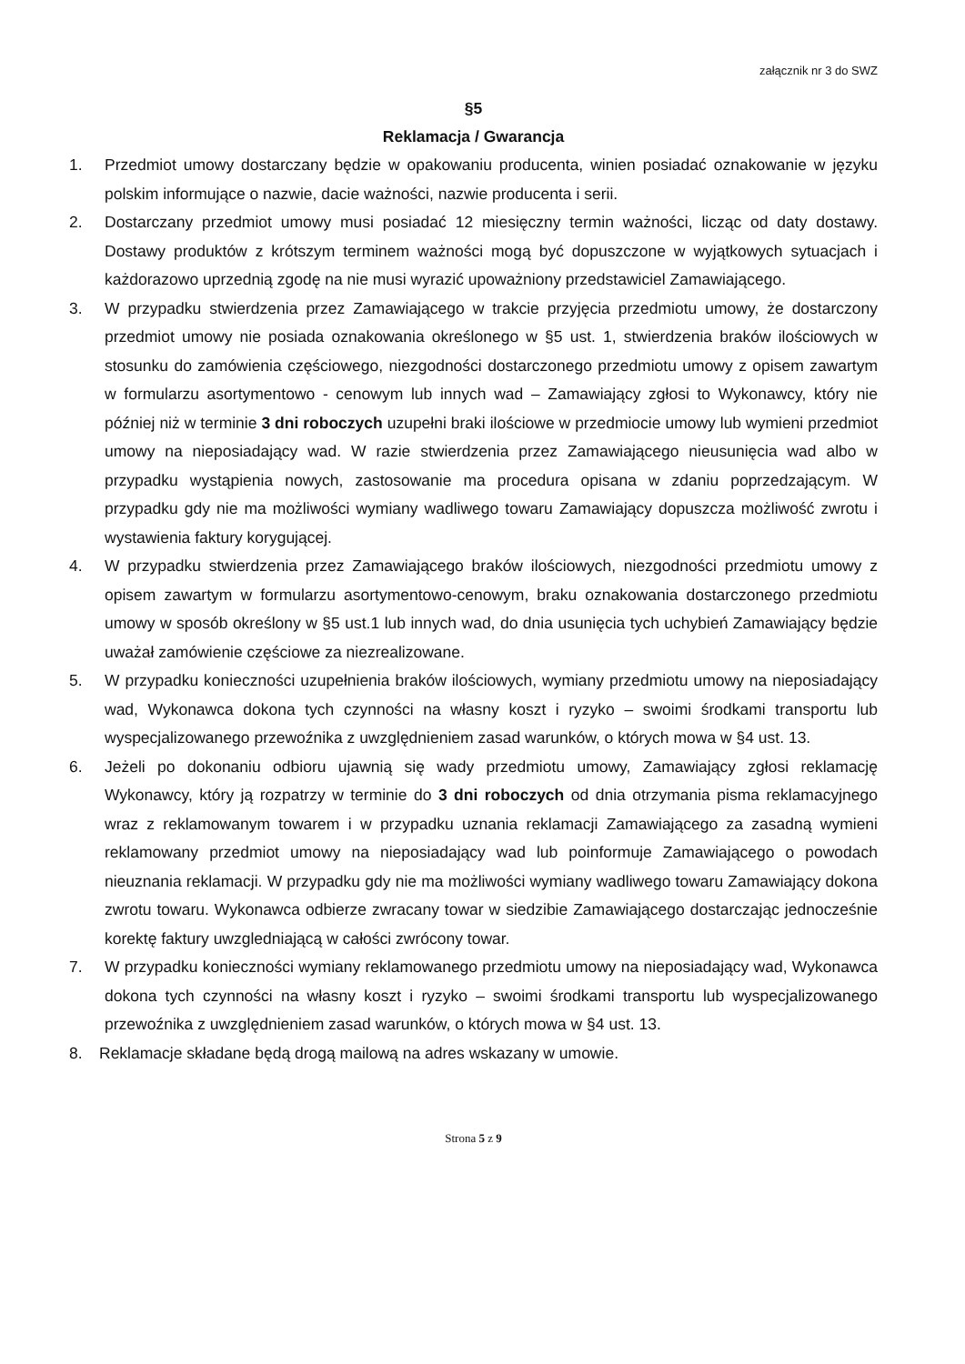załącznik nr 3 do SWZ
§5
Reklamacja / Gwarancja
1. Przedmiot umowy dostarczany będzie w opakowaniu producenta, winien posiadać oznakowanie w języku polskim informujące o nazwie, dacie ważności, nazwie producenta i serii.
2. Dostarczany przedmiot umowy musi posiadać 12 miesięczny termin ważności, licząc od daty dostawy. Dostawy produktów z krótszym terminem ważności mogą być dopuszczone w wyjątkowych sytuacjach i każdorazowo uprzednią zgodę na nie musi wyrazić upoważniony przedstawiciel Zamawiającego.
3. W przypadku stwierdzenia przez Zamawiającego w trakcie przyjęcia przedmiotu umowy, że dostarczony przedmiot umowy nie posiada oznakowania określonego w §5 ust. 1, stwierdzenia braków ilościowych w stosunku do zamówienia częściowego, niezgodności dostarczonego przedmiotu umowy z opisem zawartym w formularzu asortymentowo - cenowym lub innych wad – Zamawiający zgłosi to Wykonawcy, który nie później niż w terminie 3 dni roboczych uzupełni braki ilościowe w przedmiocie umowy lub wymieni przedmiot umowy na nieposiadający wad. W razie stwierdzenia przez Zamawiającego nieusunięcia wad albo w przypadku wystąpienia nowych, zastosowanie ma procedura opisana w zdaniu poprzedzającym. W przypadku gdy nie ma możliwości wymiany wadliwego towaru Zamawiający dopuszcza możliwość zwrotu i wystawienia faktury korygującej.
4. W przypadku stwierdzenia przez Zamawiającego braków ilościowych, niezgodności przedmiotu umowy z opisem zawartym w formularzu asortymentowo-cenowym, braku oznakowania dostarczonego przedmiotu umowy w sposób określony w §5 ust.1 lub innych wad, do dnia usunięcia tych uchybień Zamawiający będzie uważał zamówienie częściowe za niezrealizowane.
5. W przypadku konieczności uzupełnienia braków ilościowych, wymiany przedmiotu umowy na nieposiadający wad, Wykonawca dokona tych czynności na własny koszt i ryzyko – swoimi środkami transportu lub wyspecjalizowanego przewoźnika z uwzględnieniem zasad warunków, o których mowa w §4 ust. 13.
6. Jeżeli po dokonaniu odbioru ujawnią się wady przedmiotu umowy, Zamawiający zgłosi reklamację Wykonawcy, który ją rozpatrzy w terminie do 3 dni roboczych od dnia otrzymania pisma reklamacyjnego wraz z reklamowanym towarem i w przypadku uznania reklamacji Zamawiającego za zasadną wymieni reklamowany przedmiot umowy na nieposiadający wad lub poinformuje Zamawiającego o powodach nieuznania reklamacji. W przypadku gdy nie ma możliwości wymiany wadliwego towaru Zamawiający dokona zwrotu towaru. Wykonawca odbierze zwracany towar w siedzibie Zamawiającego dostarczając jednocześnie korektę faktury uwzgledniającą w całości zwrócony towar.
7. W przypadku konieczności wymiany reklamowanego przedmiotu umowy na nieposiadający wad, Wykonawca dokona tych czynności na własny koszt i ryzyko – swoimi środkami transportu lub wyspecjalizowanego przewoźnika z uwzględnieniem zasad warunków, o których mowa w §4 ust. 13.
8. Reklamacje składane będą drogą mailową na adres wskazany w umowie.
Strona 5 z 9